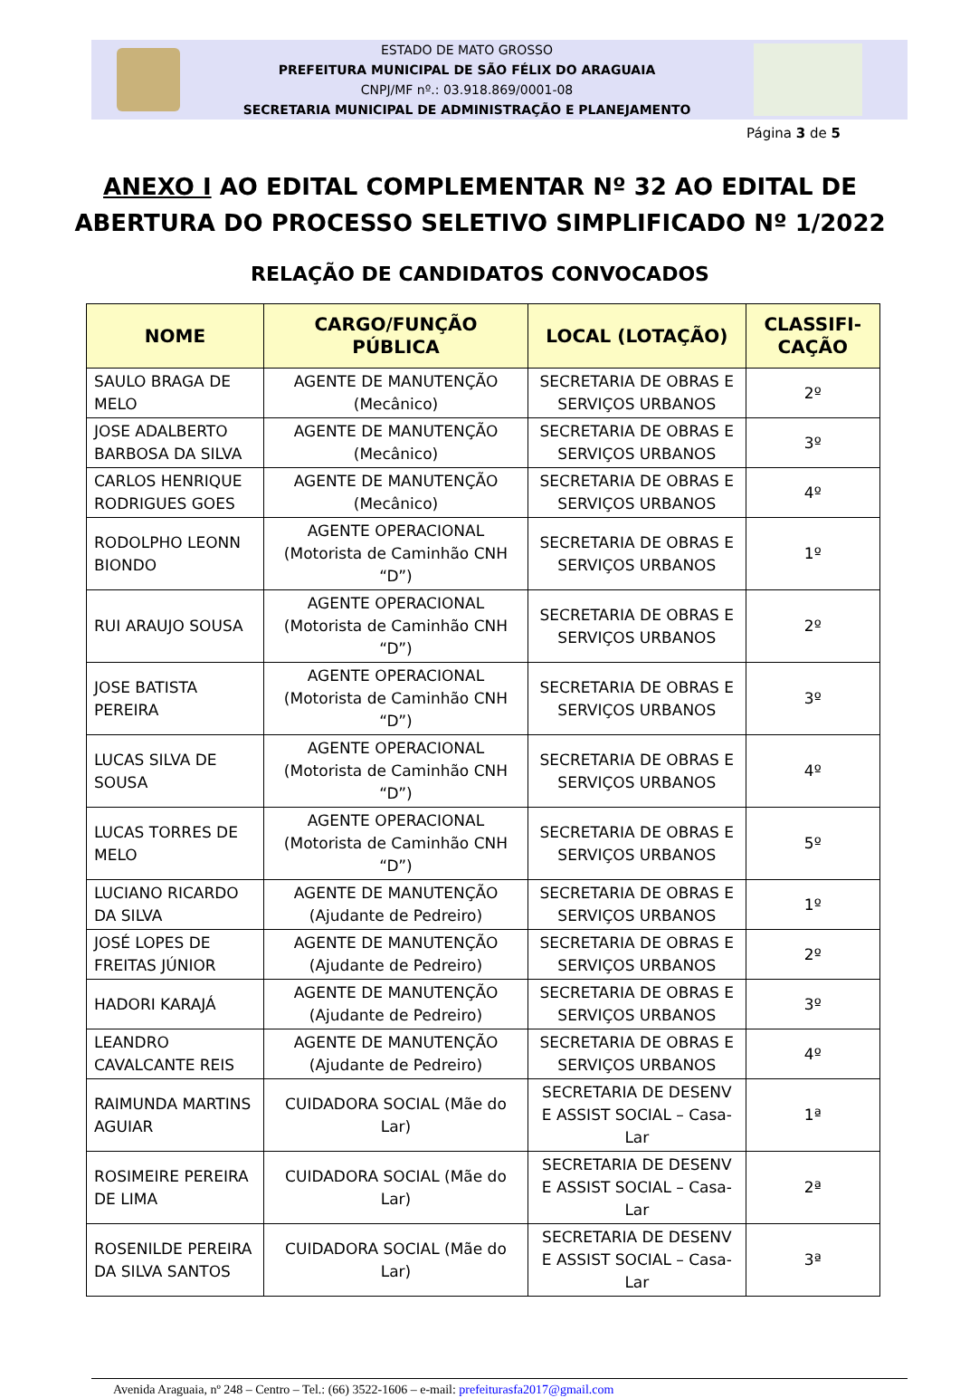ESTADO DE MATO GROSSO
PREFEITURA MUNICIPAL DE SÃO FÉLIX DO ARAGUAIA
CNPJ/MF nº.: 03.918.869/0001-08
SECRETARIA MUNICIPAL DE ADMINISTRAÇÃO E PLANEJAMENTO
Página 3 de 5
ANEXO I AO EDITAL COMPLEMENTAR Nº 32 AO EDITAL DE
ABERTURA DO PROCESSO SELETIVO SIMPLIFICADO Nº 1/2022
RELAÇÃO DE CANDIDATOS CONVOCADOS
| NOME | CARGO/FUNÇÃO PÚBLICA | LOCAL (LOTAÇÃO) | CLASSIFI-CAÇÃO |
| --- | --- | --- | --- |
| SAULO BRAGA DE MELO | AGENTE DE MANUTENÇÃO (Mecânico) | SECRETARIA DE OBRAS E SERVIÇOS URBANOS | 2º |
| JOSE ADALBERTO BARBOSA DA SILVA | AGENTE DE MANUTENÇÃO (Mecânico) | SECRETARIA DE OBRAS E SERVIÇOS URBANOS | 3º |
| CARLOS HENRIQUE RODRIGUES GOES | AGENTE DE MANUTENÇÃO (Mecânico) | SECRETARIA DE OBRAS E SERVIÇOS URBANOS | 4º |
| RODOLPHO LEONN BIONDO | AGENTE OPERACIONAL (Motorista de Caminhão CNH “D”) | SECRETARIA DE OBRAS E SERVIÇOS URBANOS | 1º |
| RUI ARAUJO SOUSA | AGENTE OPERACIONAL (Motorista de Caminhão CNH “D”) | SECRETARIA DE OBRAS E SERVIÇOS URBANOS | 2º |
| JOSE BATISTA PEREIRA | AGENTE OPERACIONAL (Motorista de Caminhão CNH “D”) | SECRETARIA DE OBRAS E SERVIÇOS URBANOS | 3º |
| LUCAS SILVA DE SOUSA | AGENTE OPERACIONAL (Motorista de Caminhão CNH “D”) | SECRETARIA DE OBRAS E SERVIÇOS URBANOS | 4º |
| LUCAS TORRES DE MELO | AGENTE OPERACIONAL (Motorista de Caminhão CNH “D”) | SECRETARIA DE OBRAS E SERVIÇOS URBANOS | 5º |
| LUCIANO RICARDO DA SILVA | AGENTE DE MANUTENÇÃO (Ajudante de Pedreiro) | SECRETARIA DE OBRAS E SERVIÇOS URBANOS | 1º |
| JOSÉ LOPES DE FREITAS JÚNIOR | AGENTE DE MANUTENÇÃO (Ajudante de Pedreiro) | SECRETARIA DE OBRAS E SERVIÇOS URBANOS | 2º |
| HADORI KARAJÁ | AGENTE DE MANUTENÇÃO (Ajudante de Pedreiro) | SECRETARIA DE OBRAS E SERVIÇOS URBANOS | 3º |
| LEANDRO CAVALCANTE REIS | AGENTE DE MANUTENÇÃO (Ajudante de Pedreiro) | SECRETARIA DE OBRAS E SERVIÇOS URBANOS | 4º |
| RAIMUNDA MARTINS AGUIAR | CUIDADORA SOCIAL (Mãe do Lar) | SECRETARIA DE DESENV E ASSIST SOCIAL – Casa-Lar | 1ª |
| ROSIMEIRE PEREIRA DE LIMA | CUIDADORA SOCIAL (Mãe do Lar) | SECRETARIA DE DESENV E ASSIST SOCIAL – Casa-Lar | 2ª |
| ROSENILDE PEREIRA DA SILVA SANTOS | CUIDADORA SOCIAL (Mãe do Lar) | SECRETARIA DE DESENV E ASSIST SOCIAL – Casa-Lar | 3ª |
Avenida Araguaia, nº 248 – Centro – Tel.: (66) 3522-1606 – e-mail: prefeiturasfa2017@gmail.com